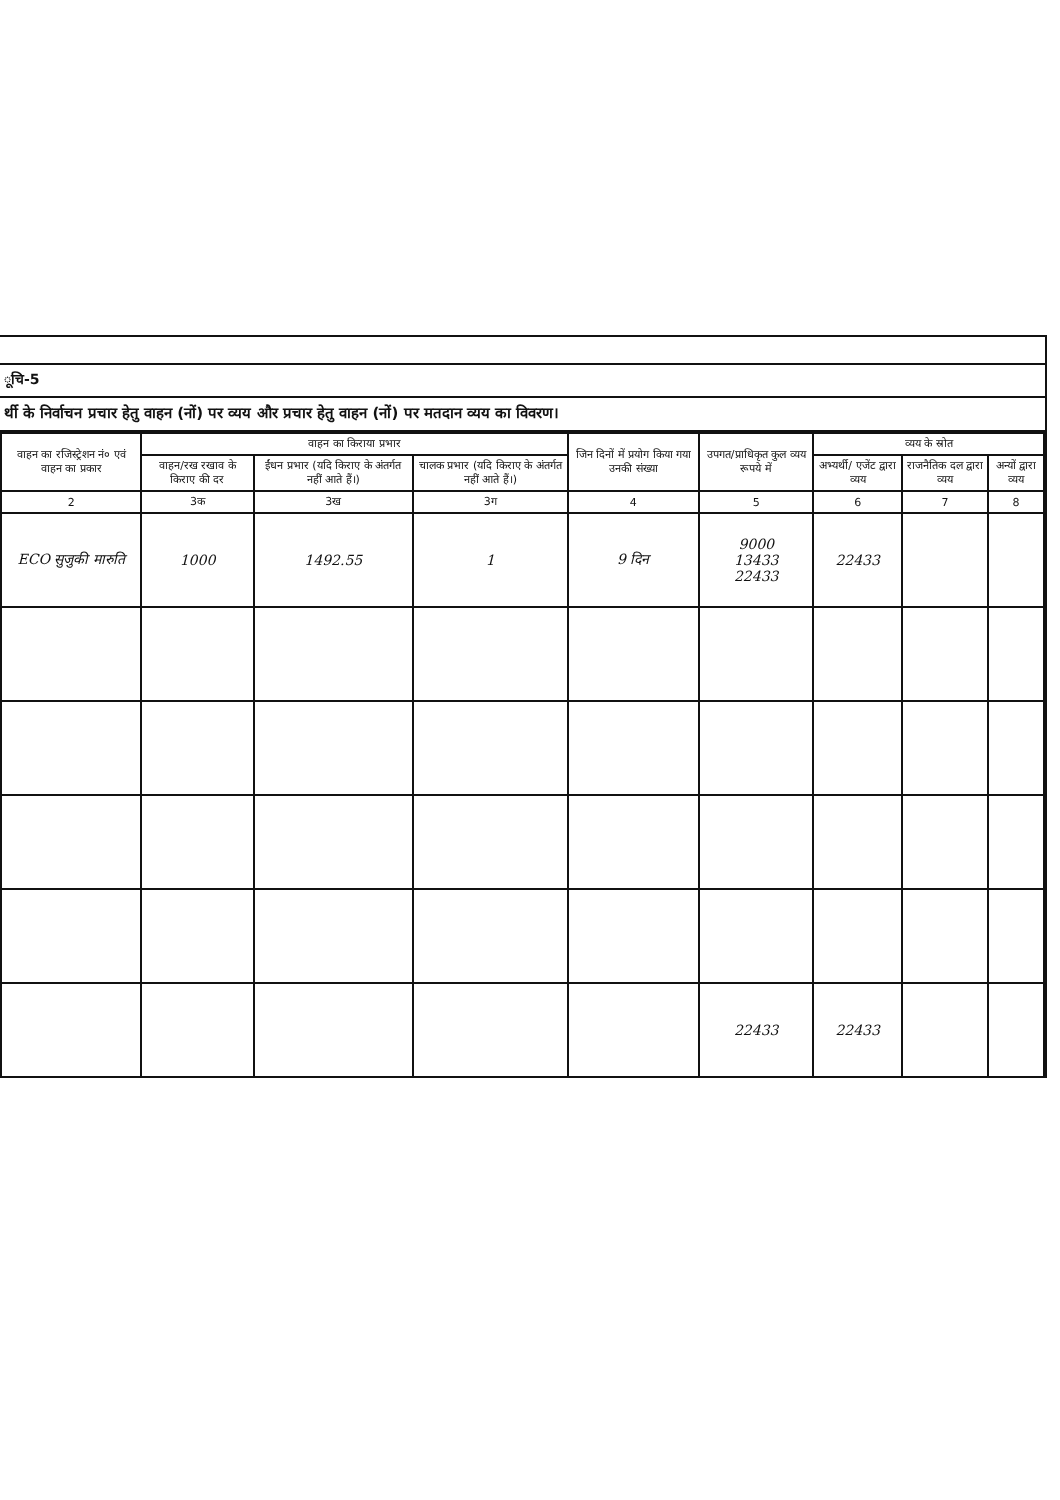ूचि-5
र्थी के निर्वाचन प्रचार हेतु वाहन (नों) पर व्यय और प्रचार हेतु वाहन (नों) पर मतदान व्यय का विवरण।
| वाहन का रजिस्ट्रेशन नं० एवं वाहन का प्रकार | वाहन का किराया प्रभार | | | जिन दिनों में प्रयोग किया गया उनकी संख्या | उपगत/प्राधिकृत कुल व्यय रूपये में | व्यय के स्रोत | | |
| --- | --- | --- | --- | --- | --- | --- | --- | --- |
| | वाहन/रख रखाव के किराए की दर | ईंधन प्रभार (यदि किराए के अंतर्गत नहीं आते हैं।) | चालक प्रभार (यदि किराए के अंतर्गत नहीं आते हैं।) | | | अभ्यर्थी/ एजेंट द्वारा व्यय | राजनैतिक दल द्वारा व्यय | अन्यों द्वारा व्यय |
| 2 | 3क | 3ख | 3ग | 4 | 5 | 6 | 7 | 8 |
| ECO सुजुकी मारुति | 1000 | 1492.55 | 1 | 9 दिन | 9000 13433 22433 | 22433 | | |
| | | | | | 22433 | 22433 | | |